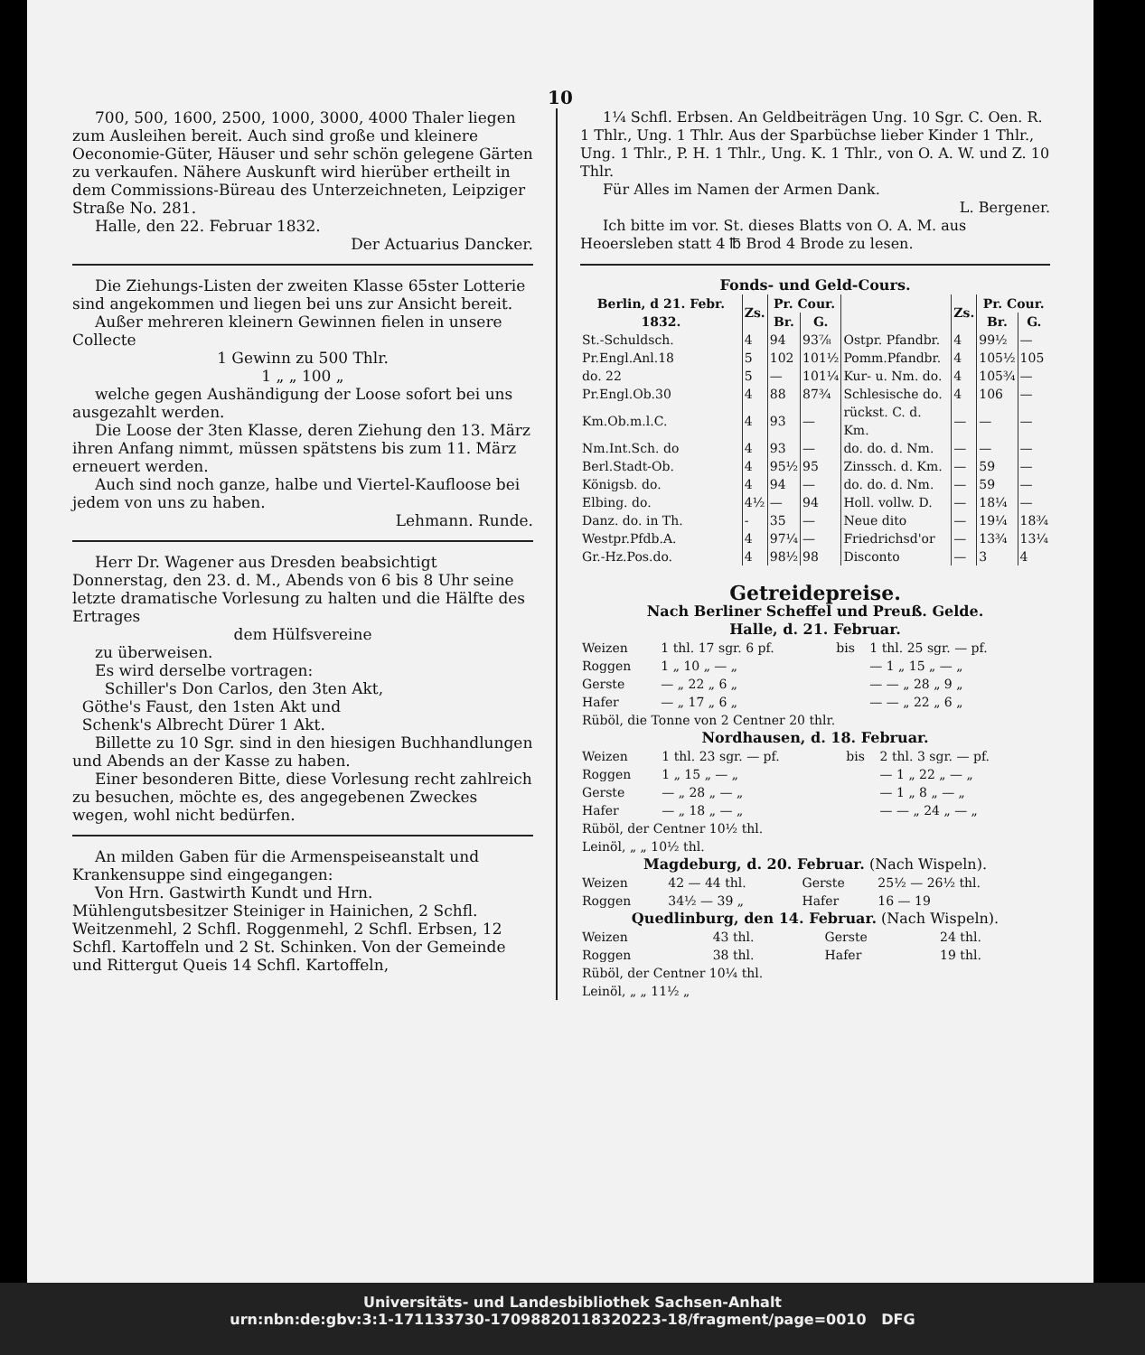10
700, 500, 1600, 2500, 1000, 3000, 4000 Thaler liegen zum Ausleihen bereit. Auch sind große und kleinere Oeconomie-Güter, Häuser und sehr schön gelegene Gärten zu verkaufen. Nähere Auskunft wird hierüber ertheilt in dem Commissions-Büreau des Unterzeichneten, Leipziger Straße No. 281.
Halle, den 22. Februar 1832.
Der Actuarius Dancker.
Die Ziehungs-Listen der zweiten Klasse 65ster Lotterie sind angekommen und liegen bei uns zur Ansicht bereit.
Außer mehreren kleinern Gewinnen fielen in unsere Collecte
1 Gewinn zu 500 Thlr.
1 „ „ 100 „
welche gegen Aushändigung der Loose sofort bei uns ausgezahlt werden.
Die Loose der 3ten Klasse, deren Ziehung den 13. März ihren Anfang nimmt, müssen spätstens bis zum 11. März erneuert werden.
Auch sind noch ganze, halbe und Viertel-Kaufloose bei jedem von uns zu haben.
Lehmann. Runde.
Herr Dr. Wagener aus Dresden beabsichtigt Donnerstag, den 23. d. M., Abends von 6 bis 8 Uhr seine letzte dramatische Vorlesung zu halten und die Hälfte des Ertrages
dem Hülfsvereine
zu überweisen.
Es wird derselbe vortragen:
Schiller's Don Carlos, den 3ten Akt,
Göthe's Faust, den 1sten Akt und
Schenk's Albrecht Dürer 1 Akt.
Billette zu 10 Sgr. sind in den hiesigen Buchhandlungen und Abends an der Kasse zu haben.
Einer besonderen Bitte, diese Vorlesung recht zahlreich zu besuchen, möchte es, des angegebenen Zweckes wegen, wohl nicht bedürfen.
An milden Gaben für die Armenspeiseanstalt und Krankensuppe sind eingegangen:
Von Hrn. Gastwirth Kundt und Hrn. Mühlengutsbesitzer Steiniger in Hainichen, 2 Schfl. Weitzenmehl, 2 Schfl. Roggenmehl, 2 Schfl. Erbsen, 12 Schfl. Kartoffeln und 2 St. Schinken. Von der Gemeinde und Rittergut Queis 14 Schfl. Kartoffeln,
1¼ Schfl. Erbsen. An Geldbeiträgen Ung. 10 Sgr. C. Oen. R. 1 Thlr., Ung. 1 Thlr. Aus der Sparbüchse lieber Kinder 1 Thlr., Ung. 1 Thlr., P. H. 1 Thlr., Ung. K. 1 Thlr., von O. A. W. und Z. 10 Thlr.
Für Alles im Namen der Armen Dank.
L. Bergener.
Ich bitte im vor. St. dieses Blatts von O. A. M. aus Heoersleben statt 4 ℔ Brod 4 Brode zu lesen.
Fonds- und Geld-Cours.
| Berlin, d 21. Febr. 1832. | Zs. | Pr. Cour. | | | Zs. | Pr. Cour. | |
| --- | --- | --- | --- | --- | --- | --- | --- |
| | | Br. | G. | | | Br. | G. |
| St.-Schuldsch. | 4 | 94 | 93⅞ | Ostpr. Pfandbr. | 4 | 99½ | — |
| Pr.Engl.Anl.18 | 5 | 102 | 101½ | Pomm.Pfandbr. | 4 | 105½ | 105 |
| do. 22 | 5 | — | 101¼ | Kur- u. Nm. do. | 4 | 105¾ | — |
| Pr.Engl.Ob.30 | 4 | 88 | 87¾ | Schlesische do. | 4 | 106 | — |
| Km.Ob.m.l.C. | 4 | 93 | — | rückst. C. d. Km. | — | — | — |
| Nm.Int.Sch. do | 4 | 93 | — | do. do. d. Nm. | — | — | — |
| Berl.Stadt-Ob. | 4 | 95½ | 95 | Zinssch. d. Km. | — | 59 | — |
| Königsb. do. | 4 | 94 | — | do. do. d. Nm. | — | 59 | — |
| Elbing. do. | 4½ | — | 94 | Holl. vollw. D. | — | 18¼ | — |
| Danz. do. in Th. | - | 35 | — | Neue dito | — | 19¼ | 18¾ |
| Westpr.Pfdb.A. | 4 | 97¼ | — | Friedrichsd'or | — | 13¾ | 13¼ |
| Gr.-Hz.Pos.do. | 4 | 98½ | 98 | Disconto | — | 3 | 4 |
Getreidepreise.
Nach Berliner Scheffel und Preuß. Gelde.
Halle, d. 21. Februar.
| Weizen | 1 thl. 17 sgr. 6 pf. | bis | 1 thl. 25 sgr. — pf. |
| Roggen | 1 „ 10 „ — „ | | — 1 „ 15 „ — „ |
| Gerste | — „ 22 „ 6 „ | | — — „ 28 „ 9 „ |
| Hafer | — „ 17 „ 6 „ | | — — „ 22 „ 6 „ |
| Rüböl, die Tonne von 2 Centner 20 thlr. | | | |
Nordhausen, d. 18. Februar.
| Weizen | 1 thl. 23 sgr. — pf. | bis | 2 thl. 3 sgr. — pf. |
| Roggen | 1 „ 15 „ — „ | | — 1 „ 22 „ — „ |
| Gerste | — „ 28 „ — „ | | — 1 „ 8 „ — „ |
| Hafer | — „ 18 „ — „ | | — — „ 24 „ — „ |
| Rüböl, der Centner 10½ thl. | | | |
| Leinöl, „ „ 10½ thl. | | | |
Magdeburg, d. 20. Februar. (Nach Wispeln).
| Weizen | 42 — 44 thl. | Gerste | 25½ — 26½ thl. |
| Roggen | 34½ — 39 „ | Hafer | 16 — 19 |
Quedlinburg, den 14. Februar. (Nach Wispeln).
| Weizen | 43 thl. | Gerste | 24 thl. |
| Roggen | 38 thl. | Hafer | 19 thl. |
| Rüböl, der Centner 10¼ thl. | | | |
| Leinöl, „ „ 11½ „ | | | |
Universitäts- und Landesbibliothek Sachsen-Anhalt
urn:nbn:de:gbv:3:1-171133730-17098820118320223-18/fragment/page=0010 DFG